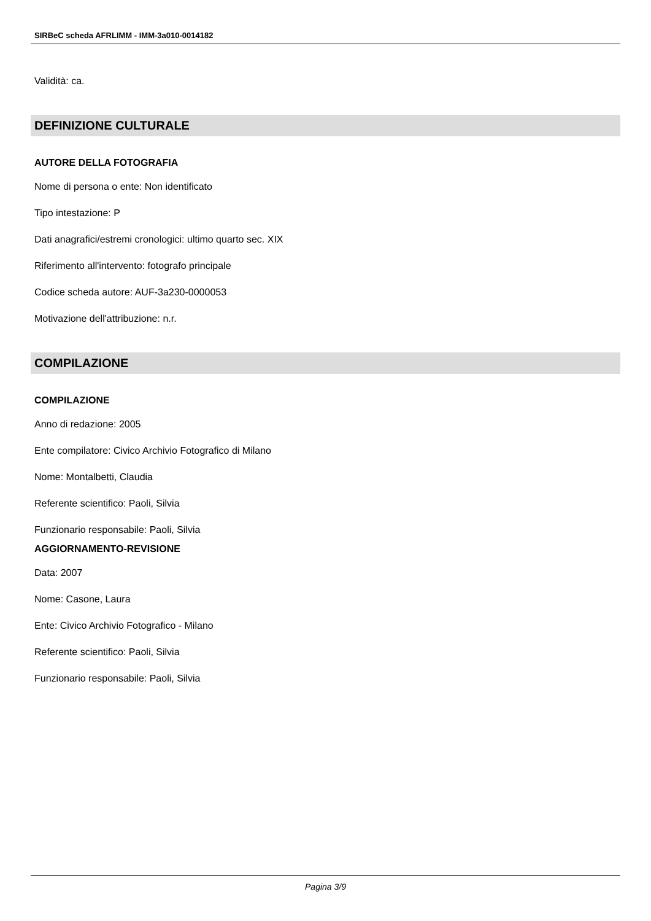SIRBeC scheda AFRLIMM - IMM-3a010-0014182
Validità: ca.
DEFINIZIONE CULTURALE
AUTORE DELLA FOTOGRAFIA
Nome di persona o ente: Non identificato
Tipo intestazione: P
Dati anagrafici/estremi cronologici: ultimo quarto sec. XIX
Riferimento all'intervento: fotografo principale
Codice scheda autore: AUF-3a230-0000053
Motivazione dell'attribuzione: n.r.
COMPILAZIONE
COMPILAZIONE
Anno di redazione: 2005
Ente compilatore: Civico Archivio Fotografico di Milano
Nome: Montalbetti, Claudia
Referente scientifico: Paoli, Silvia
Funzionario responsabile: Paoli, Silvia
AGGIORNAMENTO-REVISIONE
Data: 2007
Nome: Casone, Laura
Ente: Civico Archivio Fotografico - Milano
Referente scientifico: Paoli, Silvia
Funzionario responsabile: Paoli, Silvia
Pagina 3/9